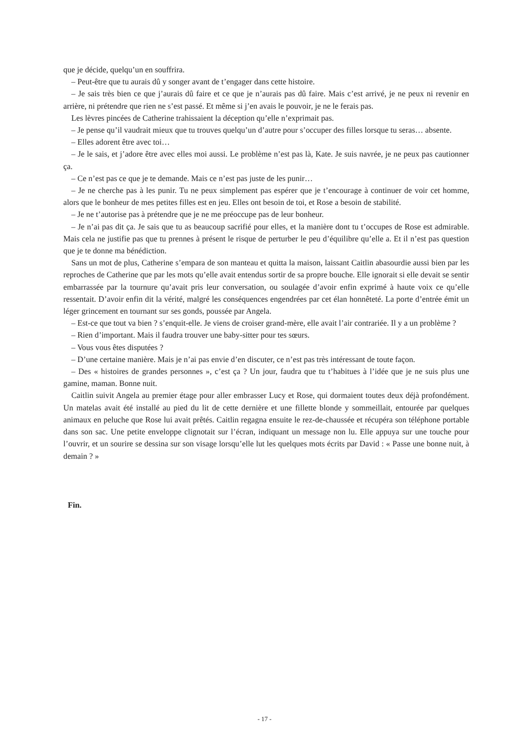que je décide, quelqu’un en souffrira.
– Peut-être que tu aurais dû y songer avant de t’engager dans cette histoire.
– Je sais très bien ce que j’aurais dû faire et ce que je n’aurais pas dû faire. Mais c’est arrivé, je ne peux ni revenir en arrière, ni prétendre que rien ne s’est passé. Et même si j’en avais le pouvoir, je ne le ferais pas.
Les lèvres pincées de Catherine trahissaient la déception qu’elle n’exprimait pas.
– Je pense qu’il vaudrait mieux que tu trouves quelqu’un d’autre pour s’occuper des filles lorsque tu seras… absente.
– Elles adorent être avec toi…
– Je le sais, et j’adore être avec elles moi aussi. Le problème n’est pas là, Kate. Je suis navrée, je ne peux pas cautionner ça.
– Ce n’est pas ce que je te demande. Mais ce n’est pas juste de les punir…
– Je ne cherche pas à les punir. Tu ne peux simplement pas espérer que je t’encourage à continuer de voir cet homme, alors que le bonheur de mes petites filles est en jeu. Elles ont besoin de toi, et Rose a besoin de stabilité.
– Je ne t’autorise pas à prétendre que je ne me préoccupe pas de leur bonheur.
– Je n’ai pas dit ça. Je sais que tu as beaucoup sacrifié pour elles, et la manière dont tu t’occupes de Rose est admirable. Mais cela ne justifie pas que tu prennes à présent le risque de perturber le peu d’équilibre qu’elle a. Et il n’est pas question que je te donne ma bénédiction.
Sans un mot de plus, Catherine s’empara de son manteau et quitta la maison, laissant Caitlin abasourdie aussi bien par les reproches de Catherine que par les mots qu’elle avait entendus sortir de sa propre bouche. Elle ignorait si elle devait se sentir embarrassée par la tournure qu’avait pris leur conversation, ou soulagée d’avoir enfin exprimé à haute voix ce qu’elle ressentait. D’avoir enfin dit la vérité, malgré les conséquences engendrées par cet élan honnêteté. La porte d’entrée émit un léger grincement en tournant sur ses gonds, poussée par Angela.
– Est-ce que tout va bien ? s’enquit-elle. Je viens de croiser grand-mère, elle avait l’air contrariée. Il y a un problème ?
– Rien d’important. Mais il faudra trouver une baby-sitter pour tes sœurs.
– Vous vous êtes disputées ?
– D’une certaine manière. Mais je n’ai pas envie d’en discuter, ce n’est pas très intéressant de toute façon.
– Des « histoires de grandes personnes », c’est ça ? Un jour, faudra que tu t’habitues à l’idée que je ne suis plus une gamine, maman. Bonne nuit.
Caitlin suivit Angela au premier étage pour aller embrasser Lucy et Rose, qui dormaient toutes deux déjà profondément. Un matelas avait été installé au pied du lit de cette dernière et une fillette blonde y sommeillait, entourée par quelques animaux en peluche que Rose lui avait prêtés. Caitlin regagna ensuite le rez-de-chaussée et récupéra son téléphone portable dans son sac. Une petite enveloppe clignotait sur l’écran, indiquant un message non lu. Elle appuya sur une touche pour l’ouvrir, et un sourire se dessina sur son visage lorsqu’elle lut les quelques mots écrits par David : « Passe une bonne nuit, à demain ? »
Fin.
- 17 -